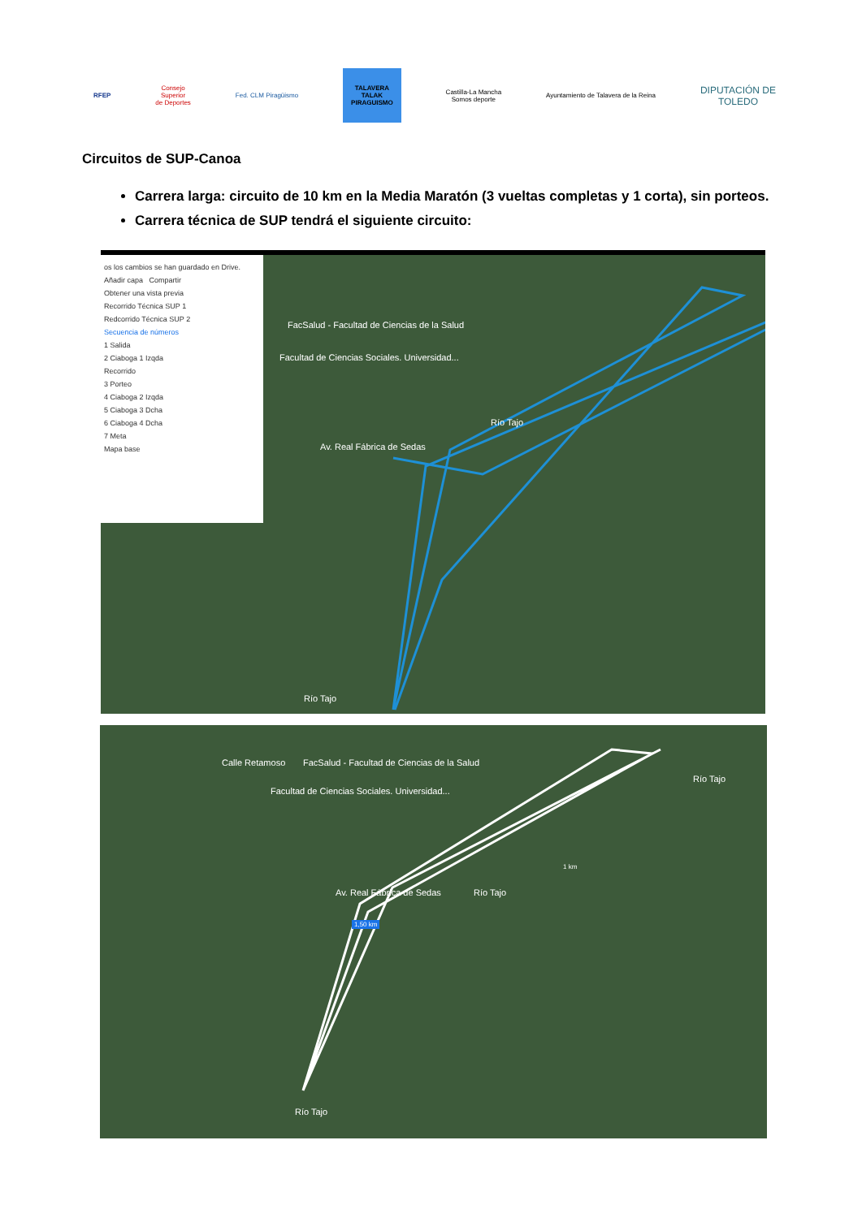RFEP
Consejo
Superior
de Deportes
Fed. CLM Piragüismo
TALAVERA
TALAK
PIRAGUISMO
Castilla-La Mancha
Somos deporte
Ayuntamiento de Talavera de la Reina
DIPUTACIÓN DE
TOLEDO
Circuitos de SUP-Canoa
Carrera larga: circuito de 10 km en la Media Maratón (3 vueltas completas y 1 corta), sin porteos.
Carrera técnica de SUP tendrá el siguiente circuito:
os los cambios se han guardado en Drive.
Añadir capa Compartir
Obtener una vista previa
Recorrido Técnica SUP 1
Redcorrido Técnica SUP 2
Secuencia de números
1 Salida
2 Ciaboga 1 Izqda
Recorrido
3 Porteo
4 Ciaboga 2 Izqda
5 Ciaboga 3 Dcha
6 Ciaboga 4 Dcha
7 Meta
Mapa base
FacSalud - Facultad de Ciencias de la Salud
Facultad de Ciencias Sociales. Universidad...
Av. Real Fábrica de Sedas
Río Tajo
Río Tajo
Calle Retamoso FacSalud - Facultad de Ciencias de la Salud
Facultad de Ciencias Sociales. Universidad...
Av. Real Fábrica de Sedas
Río Tajo
Río Tajo
1 km
1,50 km
Río Tajo